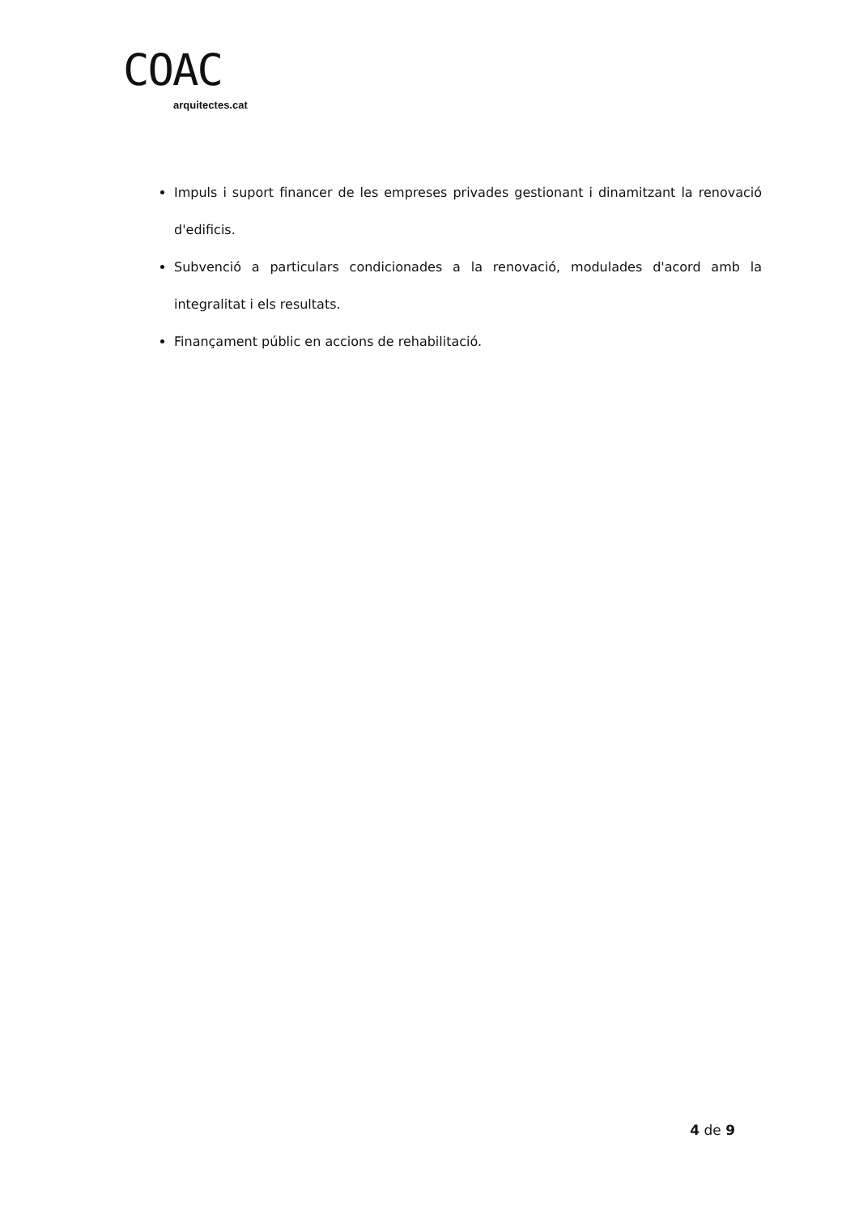COAC
arquitectes.cat
Impuls i suport financer de les empreses privades gestionant i dinamitzant la renovació d'edificis.
Subvenció a particulars condicionades a la renovació, modulades d'acord amb la integralitat i els resultats.
Finançament públic en accions de rehabilitació.
4 de 9